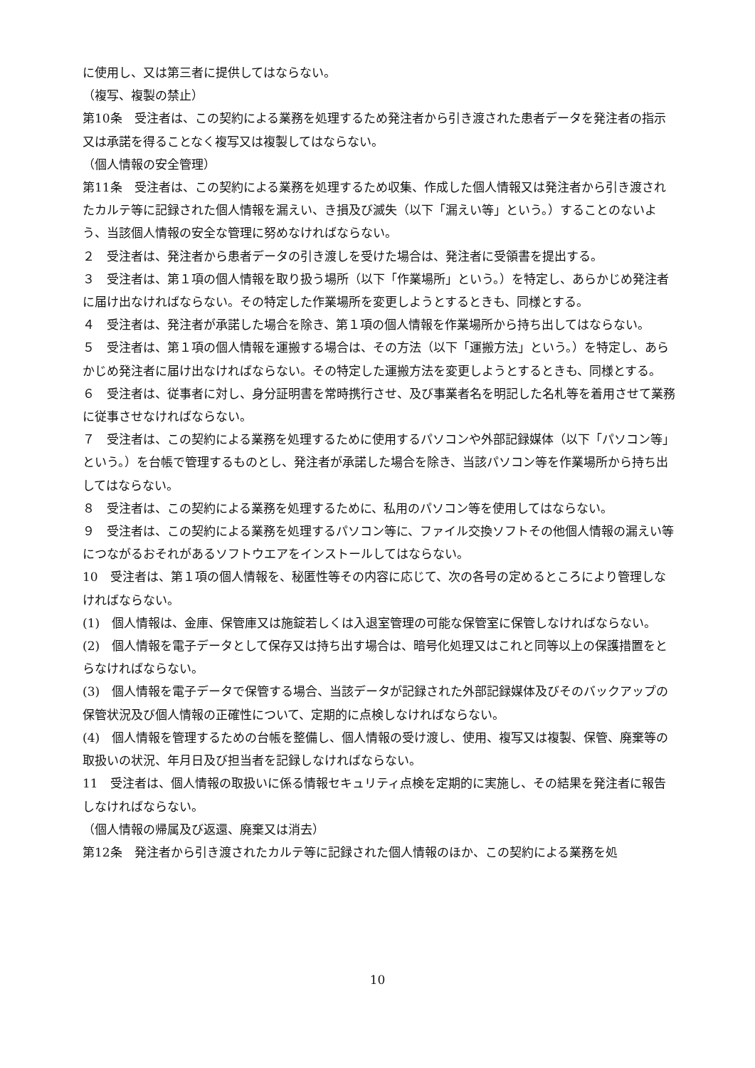に使用し、又は第三者に提供してはならない。
（複写、複製の禁止）
第10条　受注者は、この契約による業務を処理するため発注者から引き渡された患者データを発注者の指示又は承諾を得ることなく複写又は複製してはならない。
（個人情報の安全管理）
第11条　受注者は、この契約による業務を処理するため収集、作成した個人情報又は発注者から引き渡されたカルテ等に記録された個人情報を漏えい、き損及び滅失（以下「漏えい等」という。）することのないよう、当該個人情報の安全な管理に努めなければならない。
２　受注者は、発注者から患者データの引き渡しを受けた場合は、発注者に受領書を提出する。
３　受注者は、第１項の個人情報を取り扱う場所（以下「作業場所」という。）を特定し、あらかじめ発注者に届け出なければならない。その特定した作業場所を変更しようとするときも、同様とする。
４　受注者は、発注者が承諾した場合を除き、第１項の個人情報を作業場所から持ち出してはならない。
５　受注者は、第１項の個人情報を運搬する場合は、その方法（以下「運搬方法」という。）を特定し、あらかじめ発注者に届け出なければならない。その特定した運搬方法を変更しようとするときも、同様とする。
６　受注者は、従事者に対し、身分証明書を常時携行させ、及び事業者名を明記した名札等を着用させて業務に従事させなければならない。
７　受注者は、この契約による業務を処理するために使用するパソコンや外部記録媒体（以下「パソコン等」という。）を台帳で管理するものとし、発注者が承諾した場合を除き、当該パソコン等を作業場所から持ち出してはならない。
８　受注者は、この契約による業務を処理するために、私用のパソコン等を使用してはならない。
９　受注者は、この契約による業務を処理するパソコン等に、ファイル交換ソフトその他個人情報の漏えい等につながるおそれがあるソフトウエアをインストールしてはならない。
10　受注者は、第１項の個人情報を、秘匿性等その内容に応じて、次の各号の定めるところにより管理しなければならない。
(1)　個人情報は、金庫、保管庫又は施錠若しくは入退室管理の可能な保管室に保管しなければならない。
(2)　個人情報を電子データとして保存又は持ち出す場合は、暗号化処理又はこれと同等以上の保護措置をとらなければならない。
(3)　個人情報を電子データで保管する場合、当該データが記録された外部記録媒体及びそのバックアップの保管状況及び個人情報の正確性について、定期的に点検しなければならない。
(4)　個人情報を管理するための台帳を整備し、個人情報の受け渡し、使用、複写又は複製、保管、廃棄等の取扱いの状況、年月日及び担当者を記録しなければならない。
11　受注者は、個人情報の取扱いに係る情報セキュリティ点検を定期的に実施し、その結果を発注者に報告しなければならない。
（個人情報の帰属及び返還、廃棄又は消去）
第12条　発注者から引き渡されたカルテ等に記録された個人情報のほか、この契約による業務を処
10